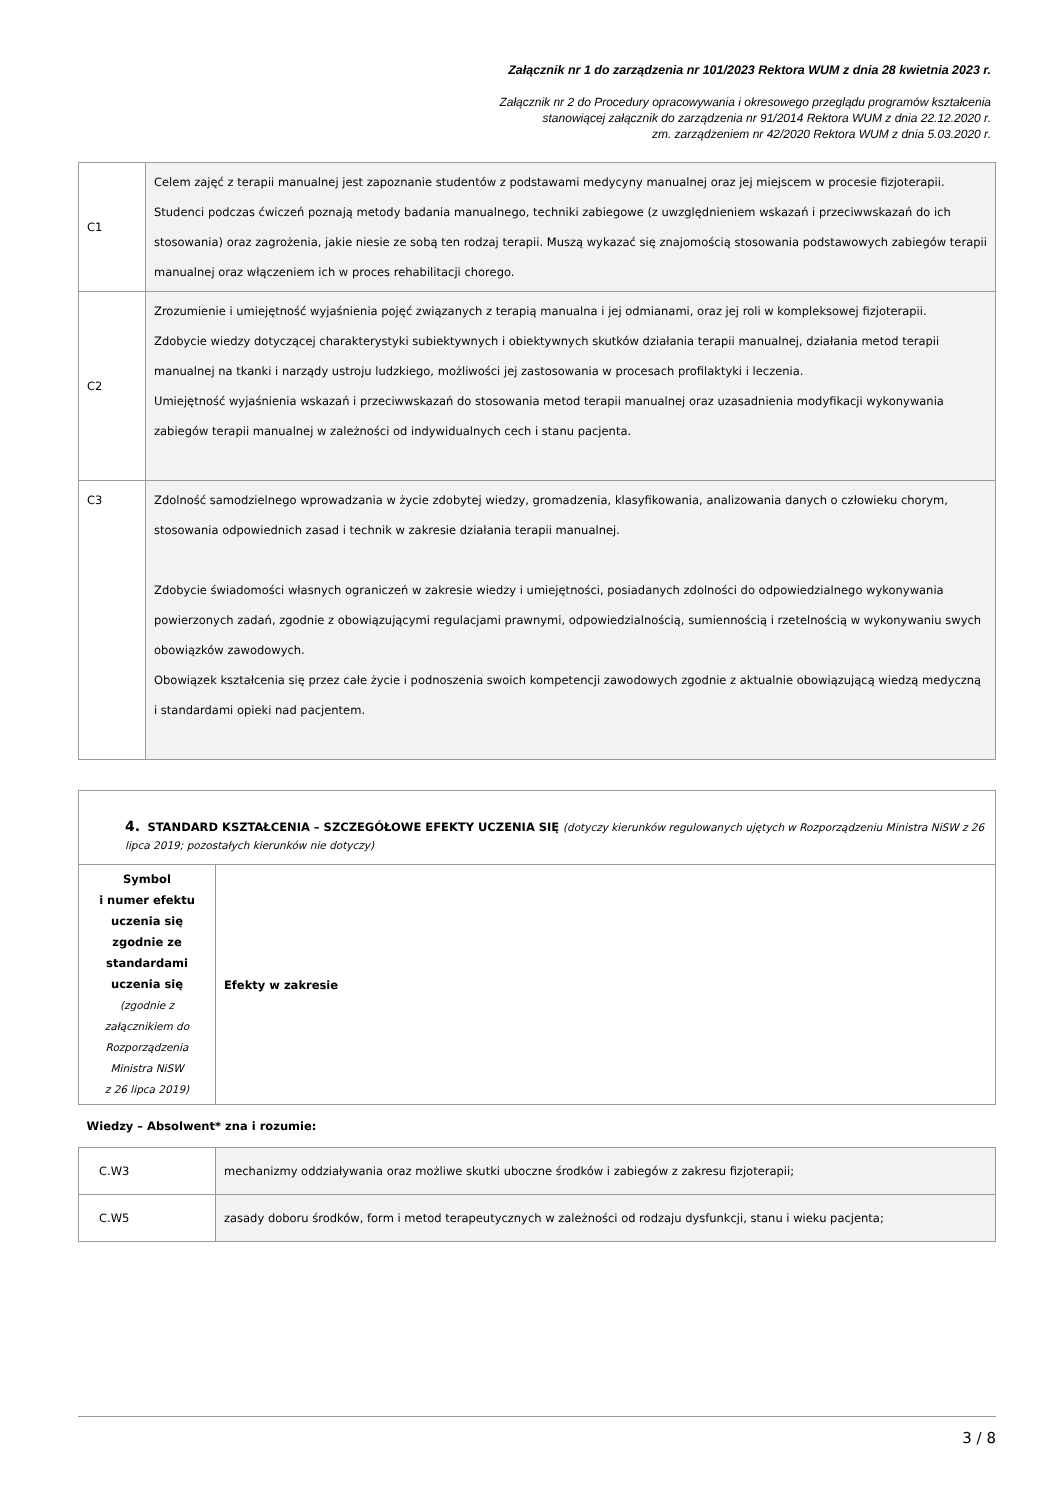Załącznik nr 1 do zarządzenia nr 101/2023 Rektora WUM z dnia 28 kwietnia 2023 r.
Załącznik nr 2 do Procedury opracowywania i okresowego przeglądu programów kształcenia
stanowiącej załącznik do zarządzenia nr 91/2014 Rektora WUM z dnia 22.12.2020 r.
zm. zarządzeniem nr 42/2020 Rektora WUM z dnia 5.03.2020 r.
| C1 | Celem zajęć z terapii manualnej jest zapoznanie studentów z podstawami medycyny manualnej oraz jej miejscem w procesie fizjoterapii. Studenci podczas ćwiczeń poznają metody badania manualnego, techniki zabiegowe (z uwzględnieniem wskazań i przeciwwskazań do ich stosowania) oraz zagrożenia, jakie niesie ze sobą ten rodzaj terapii. Muszą wykazać się znajomością stosowania podstawowych zabiegów terapii manualnej oraz włączeniem ich w proces rehabilitacji chorego. |
| C2 | Zrozumienie i umiejętność wyjaśnienia pojęć związanych z terapią manualna i jej odmianami, oraz jej roli w kompleksowej fizjoterapii. Zdobycie wiedzy dotyczącej charakterystyki subiektywnych i obiektywnych skutków działania terapii manualnej, działania metod terapii manualnej na tkanki i narządy ustroju ludzkiego, możliwości jej zastosowania w procesach profilaktyki i leczenia. Umiejętność wyjaśnienia wskazań i przeciwwskazań do stosowania metod terapii manualnej oraz uzasadnienia modyfikacji wykonywania zabiegów terapii manualnej w zależności od indywidualnych cech i stanu pacjenta. |
| C3 | Zdolność samodzielnego wprowadzania w życie zdobytej wiedzy, gromadzenia, klasyfikowania, analizowania danych o człowieku chorym, stosowania odpowiednich zasad i technik w zakresie działania terapii manualnej. Zdobycie świadomości własnych ograniczeń w zakresie wiedzy i umiejętności, posiadanych zdolności do odpowiedzialnego wykonywania powierzonych zadań, zgodnie z obowiązującymi regulacjami prawnymi, odpowiedzialnością, sumiennością i rzetelnością w wykonywaniu swych obowiązków zawodowych. Obowiązek kształcenia się przez całe życie i podnoszenia swoich kompetencji zawodowych zgodnie z aktualnie obowiązującą wiedzą medyczną i standardami opieki nad pacjentem. |
| 4. STANDARD KSZTAŁCENIA – SZCZEGÓŁOWE EFEKTY UCZENIA SIĘ (dotyczy kierunków regulowanych ujętych w Rozporządzeniu Ministra NiSW z 26 lipca 2019; pozostałych kierunków nie dotyczy) | |
| Symbol i numer efektu uczenia się zgodnie ze standardami uczenia się (zgodnie z załącznikiem do Rozporządzenia Ministra NiSW z 26 lipca 2019) | Efekty w zakresie |
| Wiedzy – Absolwent* zna i rozumie: | |
| C.W3 | mechanizmy oddziaływania oraz możliwe skutki uboczne środków i zabiegów z zakresu fizjoterapii; |
| C.W5 | zasady doboru środków, form i metod terapeutycznych w zależności od rodzaju dysfunkcji, stanu i wieku pacjenta; |
3 / 8